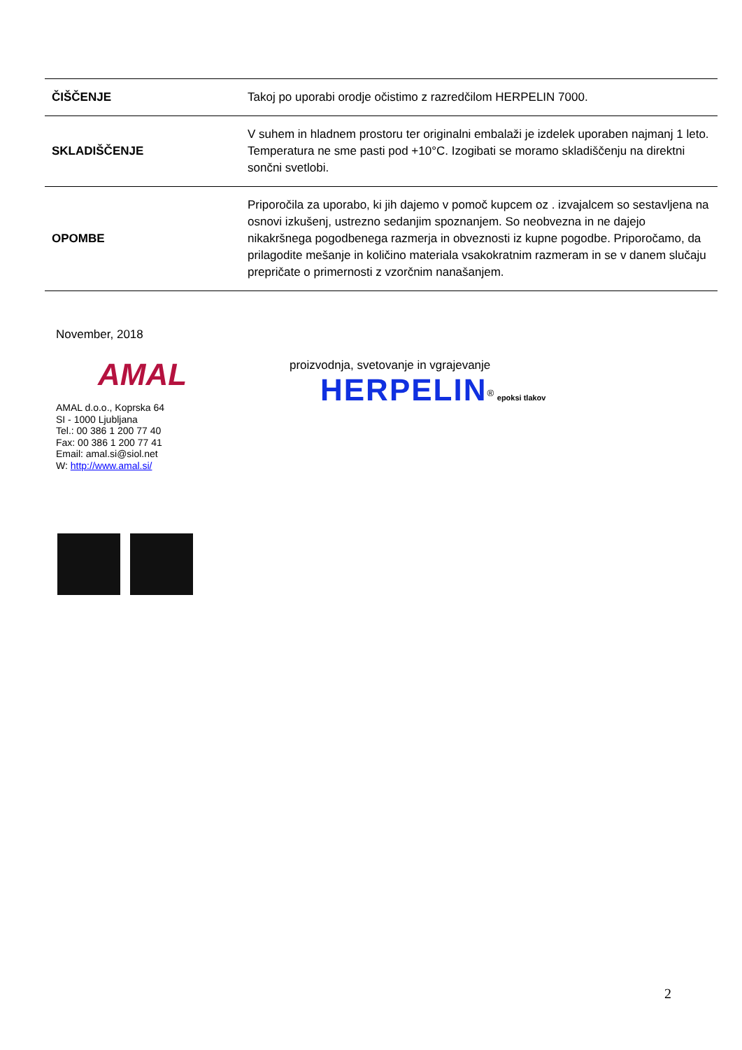| ČIŠČENJE | Takoj po uporabi orodje očistimo z razredčilom HERPELIN 7000. |
| SKLADIŠČENJE | V suhem in hladnem prostoru ter originalni embalaži je izdelek uporaben najmanj 1 leto. Temperatura ne sme pasti pod +10°C. Izogibati se moramo skladiščenju na direktni sončni svetlobi. |
| OPOMBE | Priporočila za uporabo, ki jih dajemo v pomoč kupcem oz . izvajalcem so sestavljena na osnovi izkušenj, ustrezno sedanjim spoznanjem. So neobvezna in ne dajejo nikakršnega pogodbenega razmerja in obveznosti iz kupne pogodbe. Priporočamo, da prilagodite mešanje in količino materiala vsakokratnim razmeram in se v danem slučaju prepričate o primernosti z vzorčnim nanašanjem. |
November, 2018
AMAL
AMAL d.o.o., Koprska 64
SI - 1000 Ljubljana
Tel.: 00 386 1 200 77 40
Fax: 00 386 1 200 77 41
Email: amal.si@siol.net
W: http://www.amal.si/
proizvodnja, svetovanje in vgrajevanje
HERPELIN<sup>®</sup> epoksi tlakov
2